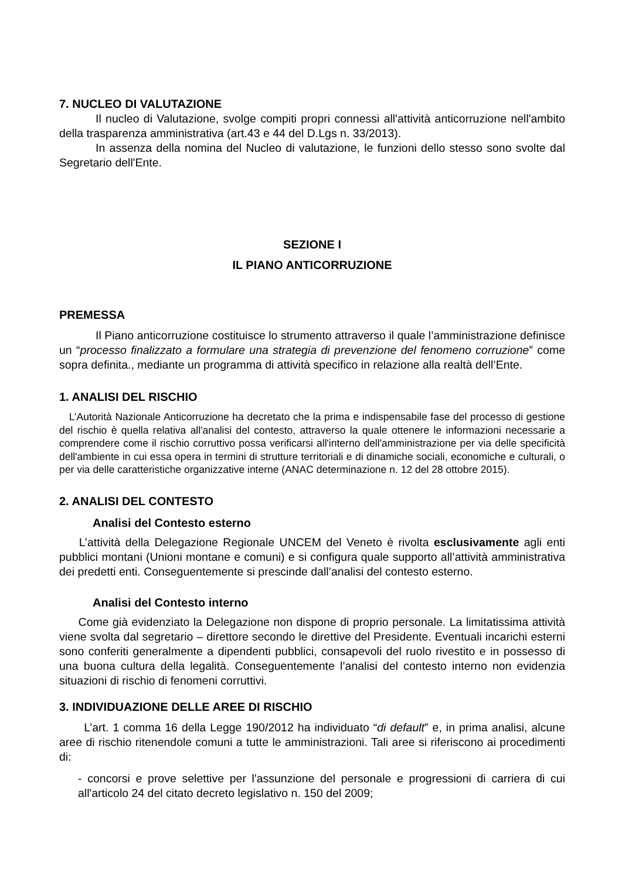7. NUCLEO DI VALUTAZIONE
Il nucleo di Valutazione, svolge compiti propri connessi all'attività anticorruzione nell'ambito della trasparenza amministrativa (art.43 e 44 del D.Lgs n. 33/2013).
In assenza della nomina del Nucleo di valutazione, le funzioni dello stesso sono svolte dal Segretario dell'Ente.
SEZIONE I
IL PIANO ANTICORRUZIONE
PREMESSA
Il Piano anticorruzione costituisce lo strumento attraverso il quale l’amministrazione definisce un “processo finalizzato a formulare una strategia di prevenzione del fenomeno corruzione” come sopra definita., mediante un programma di attività specifico in relazione alla realtà dell’Ente.
1. ANALISI DEL RISCHIO
L’Autorità Nazionale Anticorruzione ha decretato che la prima e indispensabile fase del processo di gestione del rischio è quella relativa all'analisi del contesto, attraverso la quale ottenere le informazioni necessarie a comprendere come il rischio corruttivo possa verificarsi all'interno dell'amministrazione per via delle specificità dell'ambiente in cui essa opera in termini di strutture territoriali e di dinamiche sociali, economiche e culturali, o per via delle caratteristiche organizzative interne (ANAC determinazione n. 12 del 28 ottobre 2015).
2. ANALISI DEL CONTESTO
Analisi del Contesto esterno
L’attività della Delegazione Regionale UNCEM del Veneto è rivolta esclusivamente agli enti pubblici montani (Unioni montane e comuni) e si configura quale supporto all’attività amministrativa dei predetti enti. Conseguentemente si prescinde dall’analisi del contesto esterno.
Analisi del Contesto interno
Come già evidenziato la Delegazione non dispone di proprio personale. La limitatissima attività viene svolta dal segretario – direttore secondo le direttive del Presidente. Eventuali incarichi esterni sono conferiti generalmente a dipendenti pubblici, consapevoli del ruolo rivestito e in possesso di una buona cultura della legalità. Conseguentemente l’analisi del contesto interno non evidenzia situazioni di rischio di fenomeni corruttivi.
3. INDIVIDUAZIONE DELLE AREE DI RISCHIO
L’art. 1 comma 16 della Legge 190/2012 ha individuato “di default” e, in prima analisi, alcune aree di rischio ritenendole comuni a tutte le amministrazioni. Tali aree si riferiscono ai procedimenti di:
- concorsi e prove selettive per l'assunzione del personale e progressioni di carriera di cui all'articolo 24 del citato decreto legislativo n. 150 del 2009;